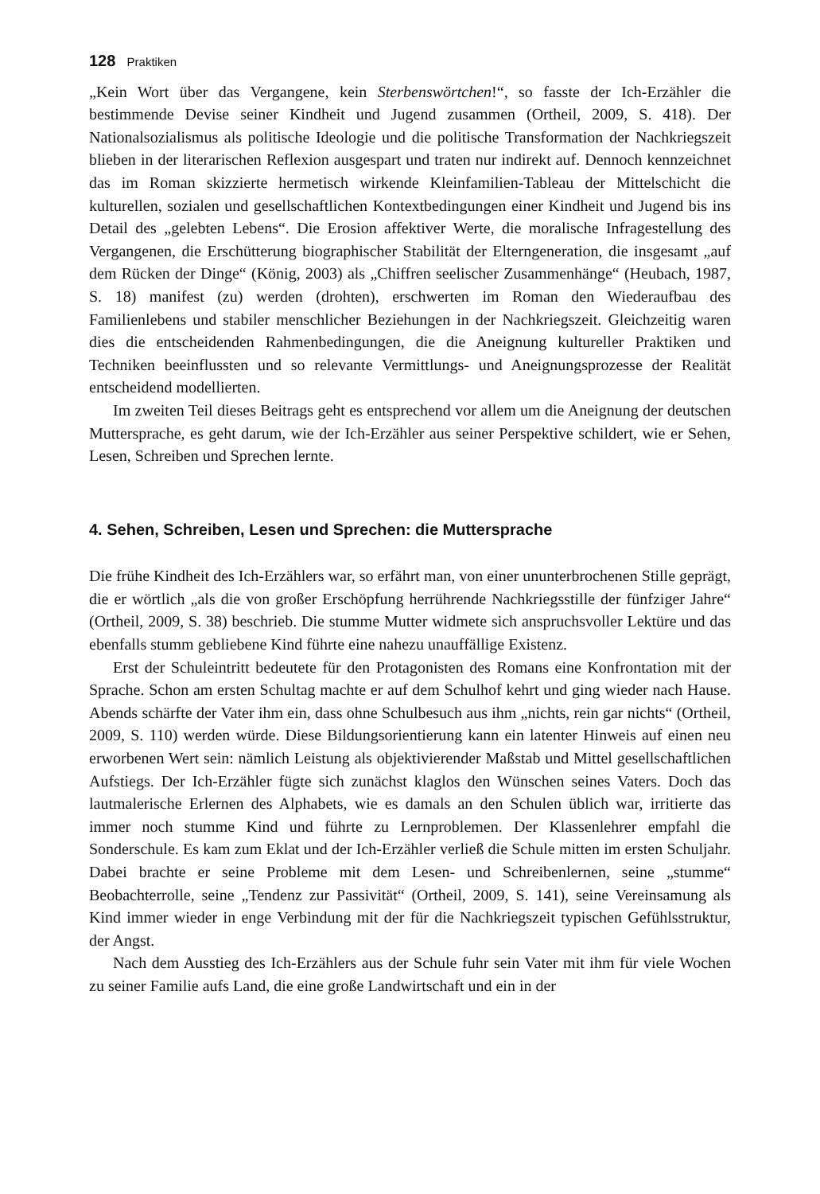128 Praktiken
„Kein Wort über das Vergangene, kein Sterbenswörtchen!“, so fasste der Ich-Erzähler die bestimmende Devise seiner Kindheit und Jugend zusammen (Ortheil, 2009, S. 418). Der Nationalsozialismus als politische Ideologie und die politische Transformation der Nachkriegszeit blieben in der literarischen Reflexion ausgespart und traten nur indirekt auf. Dennoch kennzeichnet das im Roman skizzierte hermetisch wirkende Kleinfamilien-Tableau der Mittelschicht die kulturellen, sozialen und gesellschaftlichen Kontextbedingungen einer Kindheit und Jugend bis ins Detail des „gelebten Lebens“. Die Erosion affektiver Werte, die moralische Infragestellung des Vergangenen, die Erschütterung biographischer Stabilität der Elterngeneration, die insgesamt „auf dem Rücken der Dinge“ (König, 2003) als „Chiffren seelischer Zusammenhänge“ (Heubach, 1987, S. 18) manifest (zu) werden (drohten), erschwerten im Roman den Wiederaufbau des Familienlebens und stabiler menschlicher Beziehungen in der Nachkriegszeit. Gleichzeitig waren dies die entscheidenden Rahmenbedingungen, die die Aneignung kultureller Praktiken und Techniken beeinflussten und so relevante Vermittlungs- und Aneignungsprozesse der Realität entscheidend modellierten.
Im zweiten Teil dieses Beitrags geht es entsprechend vor allem um die Aneignung der deutschen Muttersprache, es geht darum, wie der Ich-Erzähler aus seiner Perspektive schildert, wie er Sehen, Lesen, Schreiben und Sprechen lernte.
4. Sehen, Schreiben, Lesen und Sprechen: die Muttersprache
Die frühe Kindheit des Ich-Erzählers war, so erfährt man, von einer ununterbrochenen Stille geprägt, die er wörtlich „als die von großer Erschöpfung herrührende Nachkriegsstille der fünfziger Jahre“ (Ortheil, 2009, S. 38) beschrieb. Die stumme Mutter widmete sich anspruchsvoller Lektüre und das ebenfalls stumm gebliebene Kind führte eine nahezu unauffällige Existenz.
Erst der Schuleintritt bedeutete für den Protagonisten des Romans eine Konfrontation mit der Sprache. Schon am ersten Schultag machte er auf dem Schulhof kehrt und ging wieder nach Hause. Abends schärfte der Vater ihm ein, dass ohne Schulbesuch aus ihm „nichts, rein gar nichts“ (Ortheil, 2009, S. 110) werden würde. Diese Bildungsorientierung kann ein latenter Hinweis auf einen neu erworbenen Wert sein: nämlich Leistung als objektivierender Maßstab und Mittel gesellschaftlichen Aufstiegs. Der Ich-Erzähler fügte sich zunächst klaglos den Wünschen seines Vaters. Doch das lautmalerische Erlernen des Alphabets, wie es damals an den Schulen üblich war, irritierte das immer noch stumme Kind und führte zu Lernproblemen. Der Klassenlehrer empfahl die Sonderschule. Es kam zum Eklat und der Ich-Erzähler verließ die Schule mitten im ersten Schuljahr. Dabei brachte er seine Probleme mit dem Lesen- und Schreibenlernen, seine „stumme“ Beobachterrolle, seine „Tendenz zur Passivität“ (Ortheil, 2009, S. 141), seine Vereinsamung als Kind immer wieder in enge Verbindung mit der für die Nachkriegszeit typischen Gefühlsstruktur, der Angst.
Nach dem Ausstieg des Ich-Erzählers aus der Schule fuhr sein Vater mit ihm für viele Wochen zu seiner Familie aufs Land, die eine große Landwirtschaft und ein in der